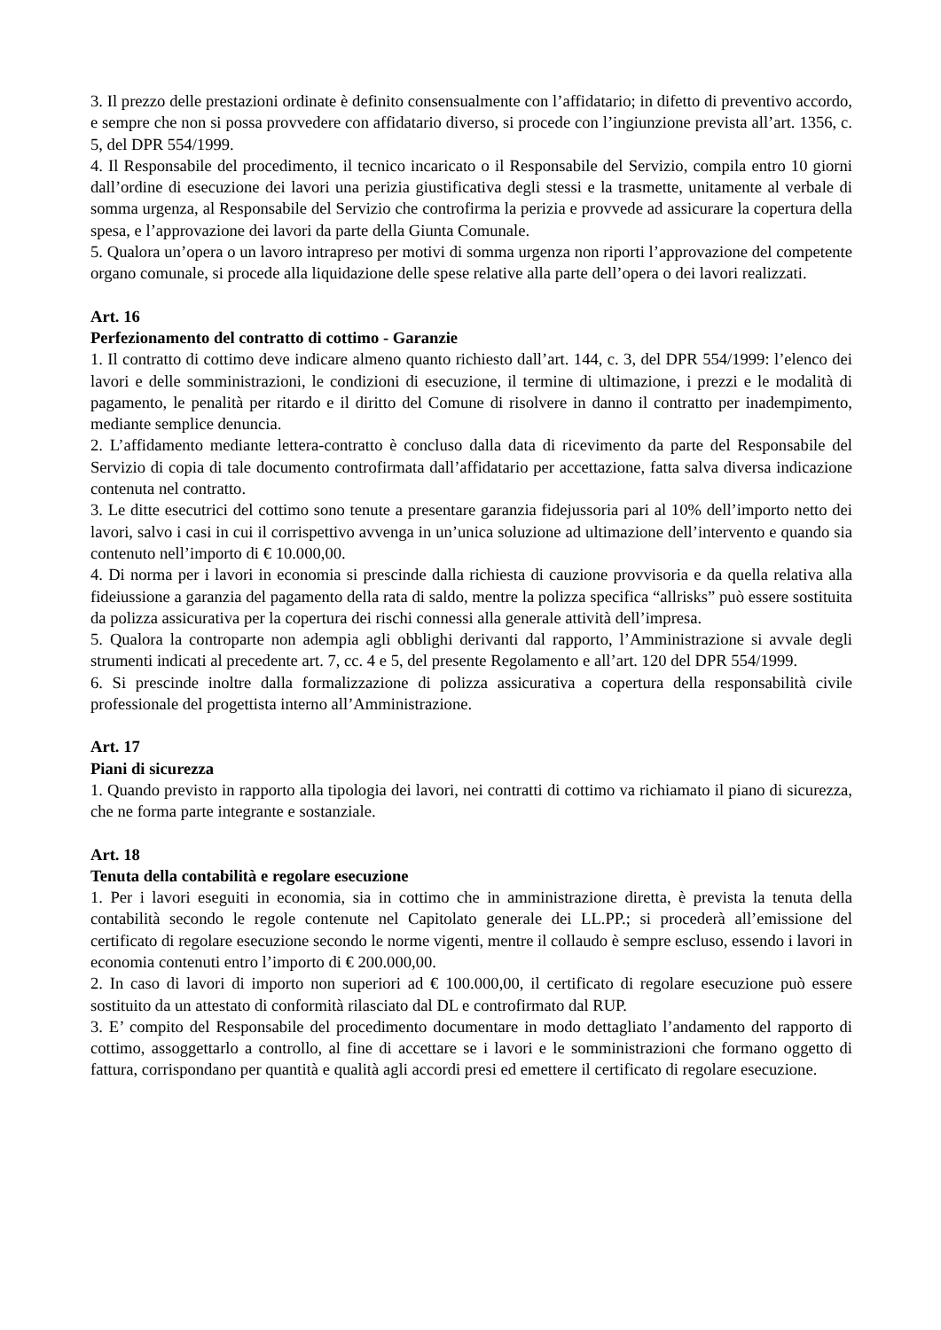3. Il prezzo delle prestazioni ordinate è definito consensualmente con l’affidatario; in difetto di preventivo accordo, e sempre che non si possa provvedere con affidatario diverso, si procede con l’ingiunzione prevista all’art. 1356, c. 5, del DPR 554/1999.
4. Il Responsabile del procedimento, il tecnico incaricato o il Responsabile del Servizio, compila entro 10 giorni dall’ordine di esecuzione dei lavori una perizia giustificativa degli stessi e la trasmette, unitamente al verbale di somma urgenza, al Responsabile del Servizio che controfirma la perizia e provvede ad assicurare la copertura della spesa, e l’approvazione dei lavori da parte della Giunta Comunale.
5. Qualora un’opera o un lavoro intrapreso per motivi di somma urgenza non riporti l’approvazione del competente organo comunale, si procede alla liquidazione delle spese relative alla parte dell’opera o dei lavori realizzati.
Art. 16
Perfezionamento del contratto di cottimo - Garanzie
1. Il contratto di cottimo deve indicare almeno quanto richiesto dall’art. 144, c. 3, del DPR 554/1999: l’elenco dei lavori e delle somministrazioni, le condizioni di esecuzione, il termine di ultimazione, i prezzi e le modalità di pagamento, le penalità per ritardo e il diritto del Comune di risolvere in danno il contratto per inadempimento, mediante semplice denuncia.
2. L’affidamento mediante lettera-contratto è concluso dalla data di ricevimento da parte del Responsabile del Servizio di copia di tale documento controfirmata dall’affidatario per accettazione, fatta salva diversa indicazione contenuta nel contratto.
3. Le ditte esecutrici del cottimo sono tenute a presentare garanzia fidejussoria pari al 10% dell’importo netto dei lavori, salvo i casi in cui il corrispettivo avvenga in un’unica soluzione ad ultimazione dell’intervento e quando sia contenuto nell’importo di € 10.000,00.
4. Di norma per i lavori in economia si prescinde dalla richiesta di cauzione provvisoria e da quella relativa alla fideiussione a garanzia del pagamento della rata di saldo, mentre la polizza specifica “allrisks” può essere sostituita da polizza assicurativa per la copertura dei rischi connessi alla generale attività dell’impresa.
5. Qualora la controparte non adempia agli obblighi derivanti dal rapporto, l’Amministrazione si avvale degli strumenti indicati al precedente art. 7, cc. 4 e 5, del presente Regolamento e all’art. 120 del DPR 554/1999.
6. Si prescinde inoltre dalla formalizzazione di polizza assicurativa a copertura della responsabilità civile professionale del progettista interno all’Amministrazione.
Art. 17
Piani di sicurezza
1. Quando previsto in rapporto alla tipologia dei lavori, nei contratti di cottimo va richiamato il piano di sicurezza, che ne forma parte integrante e sostanziale.
Art. 18
Tenuta della contabilità e regolare esecuzione
1. Per i lavori eseguiti in economia, sia in cottimo che in amministrazione diretta, è prevista la tenuta della contabilità secondo le regole contenute nel Capitolato generale dei LL.PP.; si procederà all’emissione del certificato di regolare esecuzione secondo le norme vigenti, mentre il collaudo è sempre escluso, essendo i lavori in economia contenuti entro l’importo di € 200.000,00.
2. In caso di lavori di importo non superiori ad € 100.000,00, il certificato di regolare esecuzione può essere sostituito da un attestato di conformità rilasciato dal DL e controfirmato dal RUP.
3. E’ compito del Responsabile del procedimento documentare in modo dettagliato l’andamento del rapporto di cottimo, assoggettarlo a controllo, al fine di accettare se i lavori e le somministrazioni che formano oggetto di fattura, corrispondano per quantità e qualità agli accordi presi ed emettere il certificato di regolare esecuzione.